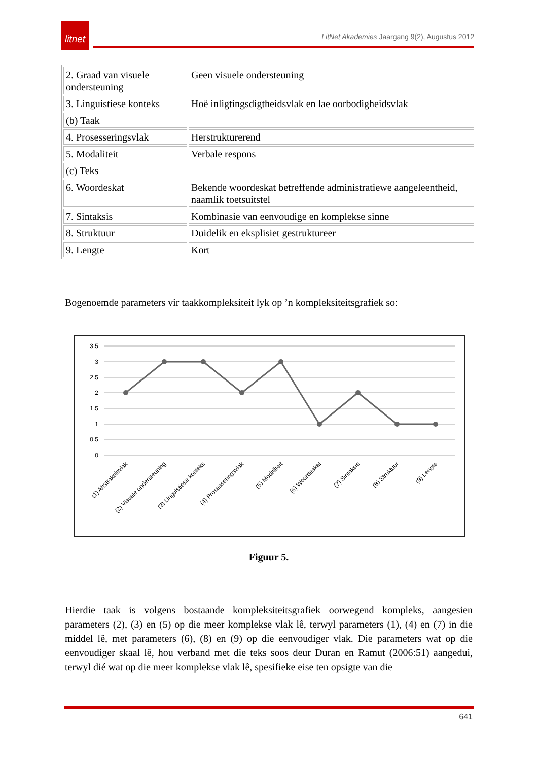litnet
LitNet Akademies Jaargang 9(2), Augustus 2012
| 2. Graad van visuele ondersteuning | Geen visuele ondersteuning |
| 3. Linguistiese konteks | Hoë inligtingsdigtheidsvlak en lae oorbodigheidsvlak |
| (b) Taak | |
| 4. Prosesseringsvlak | Herstrukturerend |
| 5. Modaliteit | Verbale respons |
| (c) Teks | |
| 6. Woordeskat | Bekende woordeskat betreffende administratiewe aangeleentheid, naamlik toetsuitstel |
| 7. Sintaksis | Kombinasie van eenvoudige en komplekse sinne |
| 8. Struktuur | Duidelik en eksplisiet gestruktureer |
| 9. Lengte | Kort |
Bogenoemde parameters vir taakkompleksiteit lyk op ’n kompleksiteitsgrafiek so:
3.5
3
2.5
2
1.5
1
0.5
0
(1) Abstraksievlak
(2) Visuele ondersteuning
(3) Linguistiese konteks
(4) Prosesseringsvlak
(5) Modaliteit
(6) Woordeskat
(7) Sintaksis
(8) Struktuur
(9) Lengte
Figuur 5.
Hierdie taak is volgens bostaande kompleksiteitsgrafiek oorwegend kompleks, aangesien parameters (2), (3) en (5) op die meer komplekse vlak lê, terwyl parameters (1), (4) en (7) in die middel lê, met parameters (6), (8) en (9) op die eenvoudiger vlak. Die parameters wat op die eenvoudiger skaal lê, hou verband met die teks soos deur Duran en Ramut (2006:51) aangedui, terwyl dié wat op die meer komplekse vlak lê, spesifieke eise ten opsigte van die
641